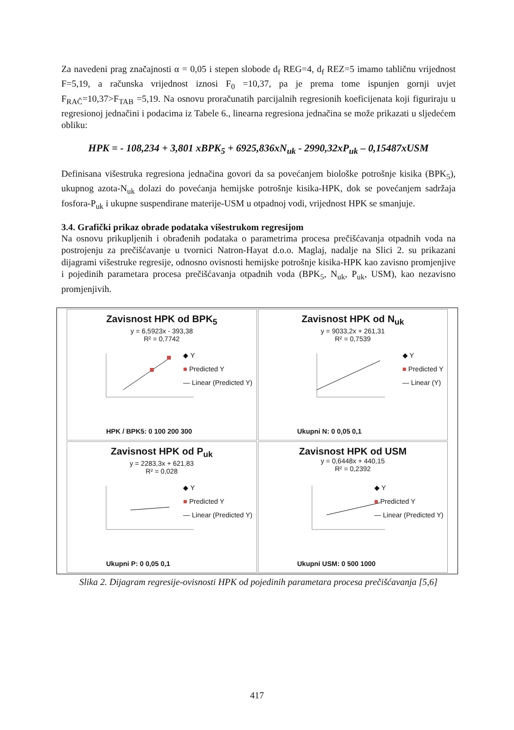Za navedeni prag značajnosti α = 0,05 i stepen slobode d<sub>f</sub> REG=4, d<sub>f</sub> REZ=5 imamo tabličnu vrijednost F=5,19, a računska vrijednost iznosi F<sub>0</sub> =10,37, pa je prema tome ispunjen gornji uvjet F<sub>RAČ</sub>=10,37>F<sub>TAB</sub> =5,19. Na osnovu proračunatih parcijalnih regresionih koeficijenata koji figuriraju u regresionoj jednačini i podacima iz Tabele 6., linearna regresiona jednačina se može prikazati u sljedećem obliku:
HPK = - 108,234 + 3,801 xBPK<sub>5</sub> + 6925,836xN<sub>uk</sub> - 2990,32xP<sub>uk</sub> – 0,15487xUSM
Definisana višestruka regresiona jednačina govori da sa povećanjem biološke potrošnje kisika (BPK<sub>5</sub>), ukupnog azota-N<sub>uk</sub> dolazi do povećanja hemijske potrošnje kisika-HPK, dok se povećanjem sadržaja fosfora-P<sub>uk</sub> i ukupne suspendirane materije-USM u otpadnoj vodi, vrijednost HPK se smanjuje.
3.4. Grafički prikaz obrade podataka višestrukom regresijom
Na osnovu prikupljenih i obrađenih podataka o parametrima procesa prečišćavanja otpadnih voda na postrojenju za prečišćavanje u tvornici Natron-Hayat d.o.o. Maglaj, nadalje na Slici 2. su prikazani dijagrami višestruke regresije, odnosno ovisnosti hemijske potrošnje kisika-HPK kao zavisno promjenjive i pojedinih parametara procesa prečišćavanja otpadnih voda (BPK<sub>5</sub>, N<sub>uk</sub>, P<sub>uk</sub>, USM), kao nezavisno promjenjivih.
Zavisnost HPK od BPK<sub>5</sub>
y = 6,5923x - 393,38
R² = 0,7742
◆ Y
■ Predicted Y
— Linear (Predicted Y)
HPK / BPK5: 0 100 200 300
Zavisnost HPK od N<sub>uk</sub>
y = 9033,2x + 261,31
R² = 0,7539
◆ Y
■ Predicted Y
— Linear (Y)
Ukupni N: 0 0,05 0,1
Zavisnost HPK od P<sub>uk</sub>
y = 2283,3x + 621,83
R² = 0,028
◆ Y
■ Predicted Y
— Linear (Predicted Y)
Ukupni P: 0 0,05 0,1
Zavisnost HPK od USM
y = 0,6448x + 440,15
R² = 0,2392
◆ Y
■ Predicted Y
— Linear (Predicted Y)
Ukupni USM: 0 500 1000
Slika 2. Dijagram regresije-ovisnosti HPK od pojedinih parametara procesa prečišćavanja [5,6]
417